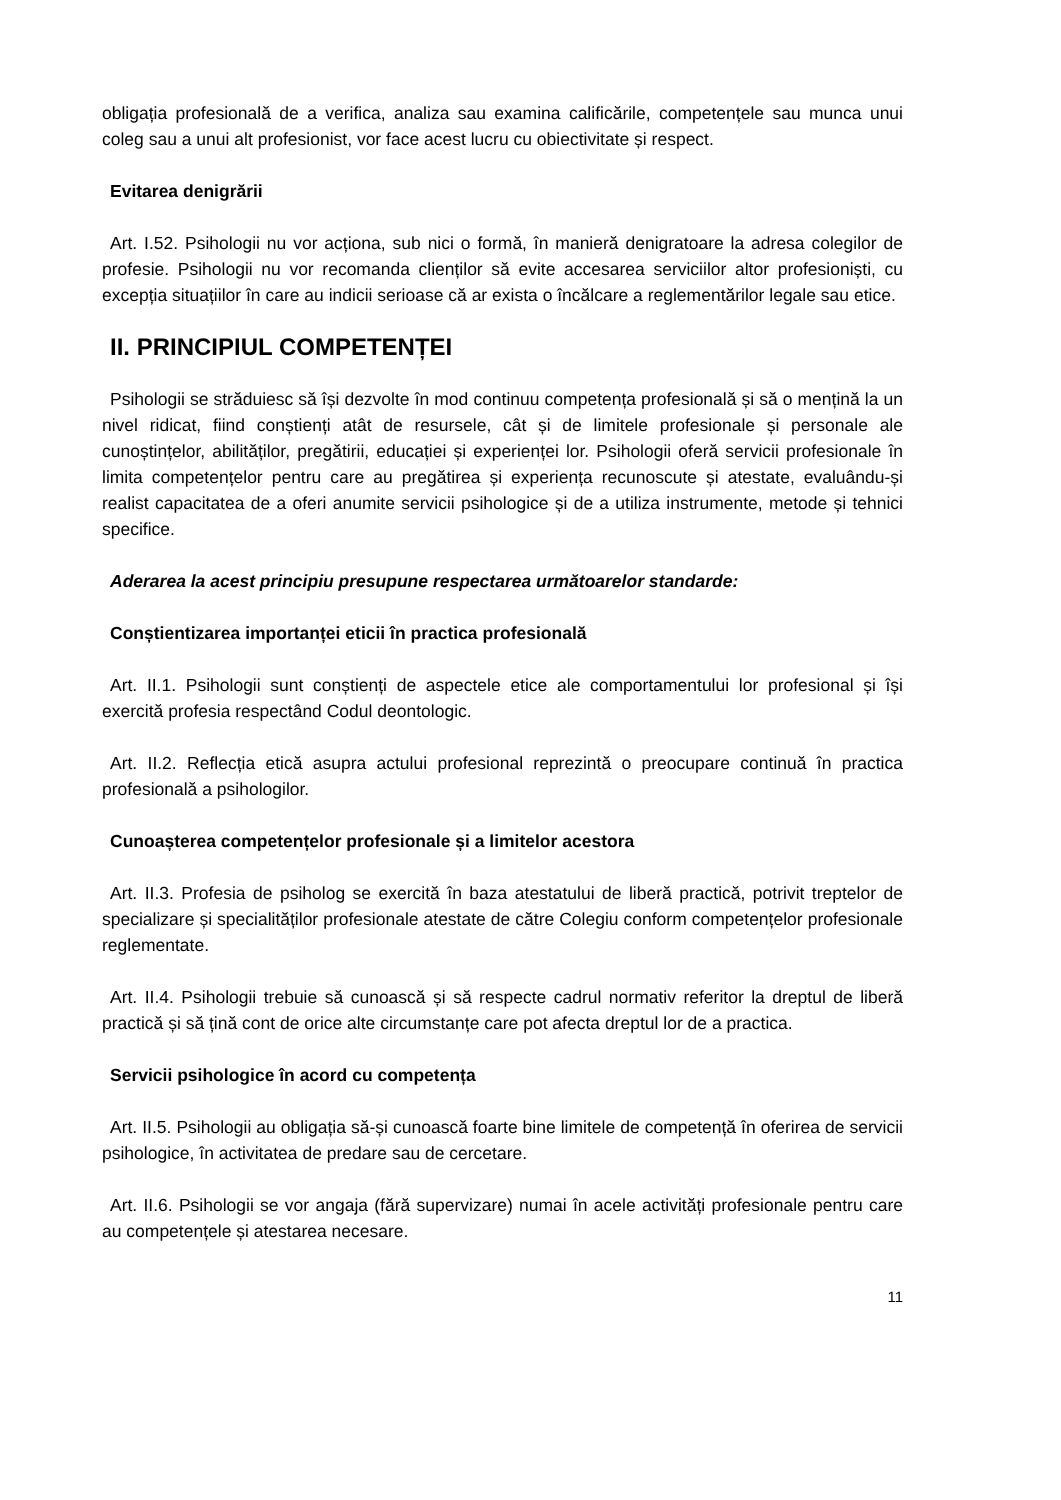obligația profesională de a verifica, analiza sau examina calificările, competențele sau munca unui coleg sau a unui alt profesionist, vor face acest lucru cu obiectivitate și respect.
Evitarea denigrării
Art. I.52. Psihologii nu vor acționa, sub nici o formă, în manieră denigratoare la adresa colegilor de profesie. Psihologii nu vor recomanda clienților să evite accesarea serviciilor altor profesioniști, cu excepția situațiilor în care au indicii serioase că ar exista o încălcare a reglementărilor legale sau etice.
II. PRINCIPIUL COMPETENȚEI
Psihologii se străduiesc să își dezvolte în mod continuu competența profesională și să o mențină la un nivel ridicat, fiind conștienți atât de resursele, cât și de limitele profesionale și personale ale cunoștințelor, abilităților, pregătirii, educației și experienței lor. Psihologii oferă servicii profesionale în limita competențelor pentru care au pregătirea și experiența recunoscute și atestate, evaluându-și realist capacitatea de a oferi anumite servicii psihologice și de a utiliza instrumente, metode și tehnici specifice.
Aderarea la acest principiu presupune respectarea următoarelor standarde:
Conștientizarea importanței eticii în practica profesională
Art. II.1. Psihologii sunt conștienți de aspectele etice ale comportamentului lor profesional și își exercită profesia respectând Codul deontologic.
Art. II.2. Reflecția etică asupra actului profesional reprezintă o preocupare continuă în practica profesională a psihologilor.
Cunoașterea competențelor profesionale și a limitelor acestora
Art. II.3. Profesia de psiholog se exercită în baza atestatului de liberă practică, potrivit treptelor de specializare și specialităților profesionale atestate de către Colegiu conform competențelor profesionale reglementate.
Art. II.4. Psihologii trebuie să cunoască și să respecte cadrul normativ referitor la dreptul de liberă practică și să țină cont de orice alte circumstanțe care pot afecta dreptul lor de a practica.
Servicii psihologice în acord cu competența
Art. II.5. Psihologii au obligația să-și cunoască foarte bine limitele de competență în oferirea de servicii psihologice, în activitatea de predare sau de cercetare.
Art. II.6. Psihologii se vor angaja (fără supervizare) numai în acele activități profesionale pentru care au competențele și atestarea necesare.
11